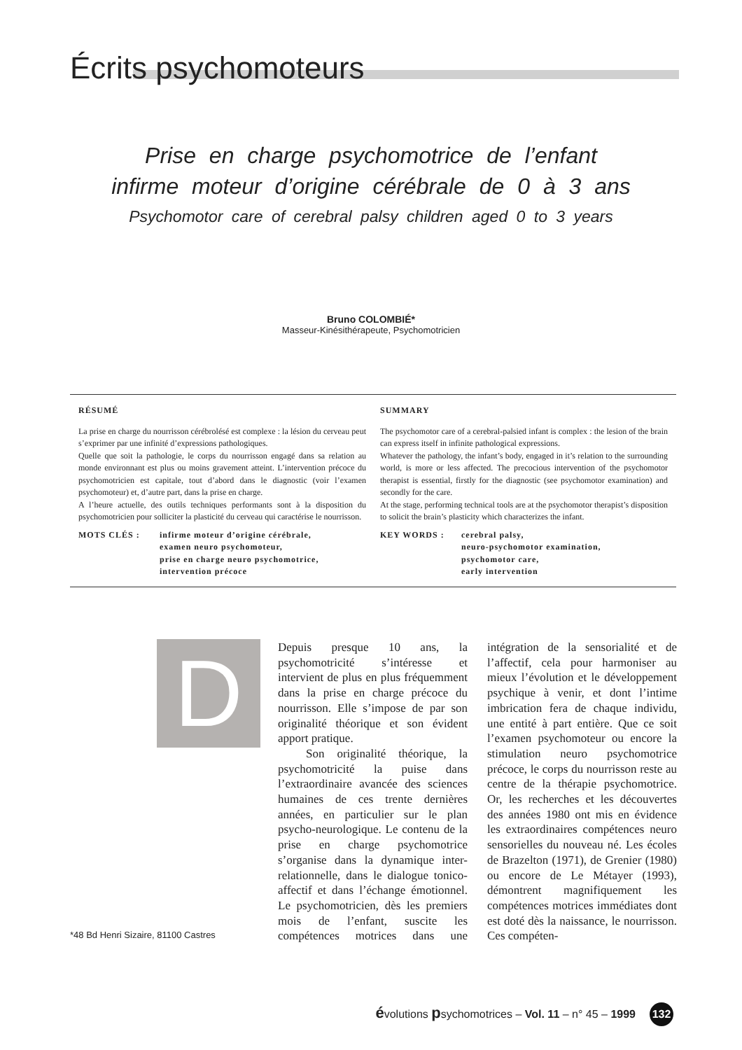Écrits psychomoteurs
Prise en charge psychomotrice de l’enfant
infirme moteur d’origine cérébrale de 0 à 3 ans
Psychomotor care of cerebral palsy children aged 0 to 3 years
Bruno COLOMBIÉ*
Masseur-Kinésithérapeute, Psychomotricien
RÉSUMÉ
La prise en charge du nourrisson cérébrolésé est complexe : la lésion du cerveau peut s’exprimer par une infinité d’expressions pathologiques.
Quelle que soit la pathologie, le corps du nourrisson engagé dans sa relation au monde environnant est plus ou moins gravement atteint. L’intervention précoce du psychomotricien est capitale, tout d’abord dans le diagnostic (voir l’examen psychomoteur) et, d’autre part, dans la prise en charge.
A l’heure actuelle, des outils techniques performants sont à la disposition du psychomotricien pour solliciter la plasticité du cerveau qui caractérise le nourrisson.
MOTS CLÉS : infirme moteur d’origine cérébrale,
examen neuro psychomoteur,
prise en charge neuro psychomotrice,
intervention précoce
SUMMARY
The psychomotor care of a cerebral-palsied infant is complex : the lesion of the brain can express itself in infinite pathological expressions.
Whatever the pathology, the infant’s body, engaged in it’s relation to the surrounding world, is more or less affected. The precocious intervention of the psychomotor therapist is essential, firstly for the diagnostic (see psychomotor examination) and secondly for the care.
At the stage, performing technical tools are at the psychomotor therapist’s disposition to solicit the brain’s plasticity which characterizes the infant.
KEY WORDS : cerebral palsy,
neuro-psychomotor examination,
psychomotor care,
early intervention
D
Depuis presque 10 ans, la psychomotricité s’intéresse et intervient de plus en plus fréquemment dans la prise en charge précoce du nourrisson. Elle s’impose de par son originalité théorique et son évident apport pratique.
Son originalité théorique, la psychomotricité la puise dans l’extraordinaire avancée des sciences humaines de ces trente dernières années, en particulier sur le plan psycho-neurologique. Le contenu de la prise en charge psychomotrice s’organise dans la dynamique inter-relationnelle, dans le dialogue tonico-affectif et dans l’échange émotionnel. Le psychomotricien, dès les premiers mois de l’enfant, suscite les compétences motrices dans une intégration de la sensorialité et de l’affectif, cela pour harmoniser au mieux l’évolution et le développement psychique à venir, et dont l’intime imbrication fera de chaque individu, une entité à part entière. Que ce soit l’examen psychomoteur ou encore la stimulation neuro psychomotrice précoce, le corps du nourrisson reste au centre de la thérapie psychomotrice. Or, les recherches et les découvertes des années 1980 ont mis en évidence les extraordinaires compétences neuro sensorielles du nouveau né. Les écoles de Brazelton (1971), de Grenier (1980) ou encore de Le Métayer (1993), démontrent magnifiquement les compétences motrices immédiates dont est doté dès la naissance, le nourrisson. Ces compéten-
*48 Bd Henri Sizaire, 81100 Castres
évolutions psychomotrices – Vol. 11 – n° 45 – 1999 132